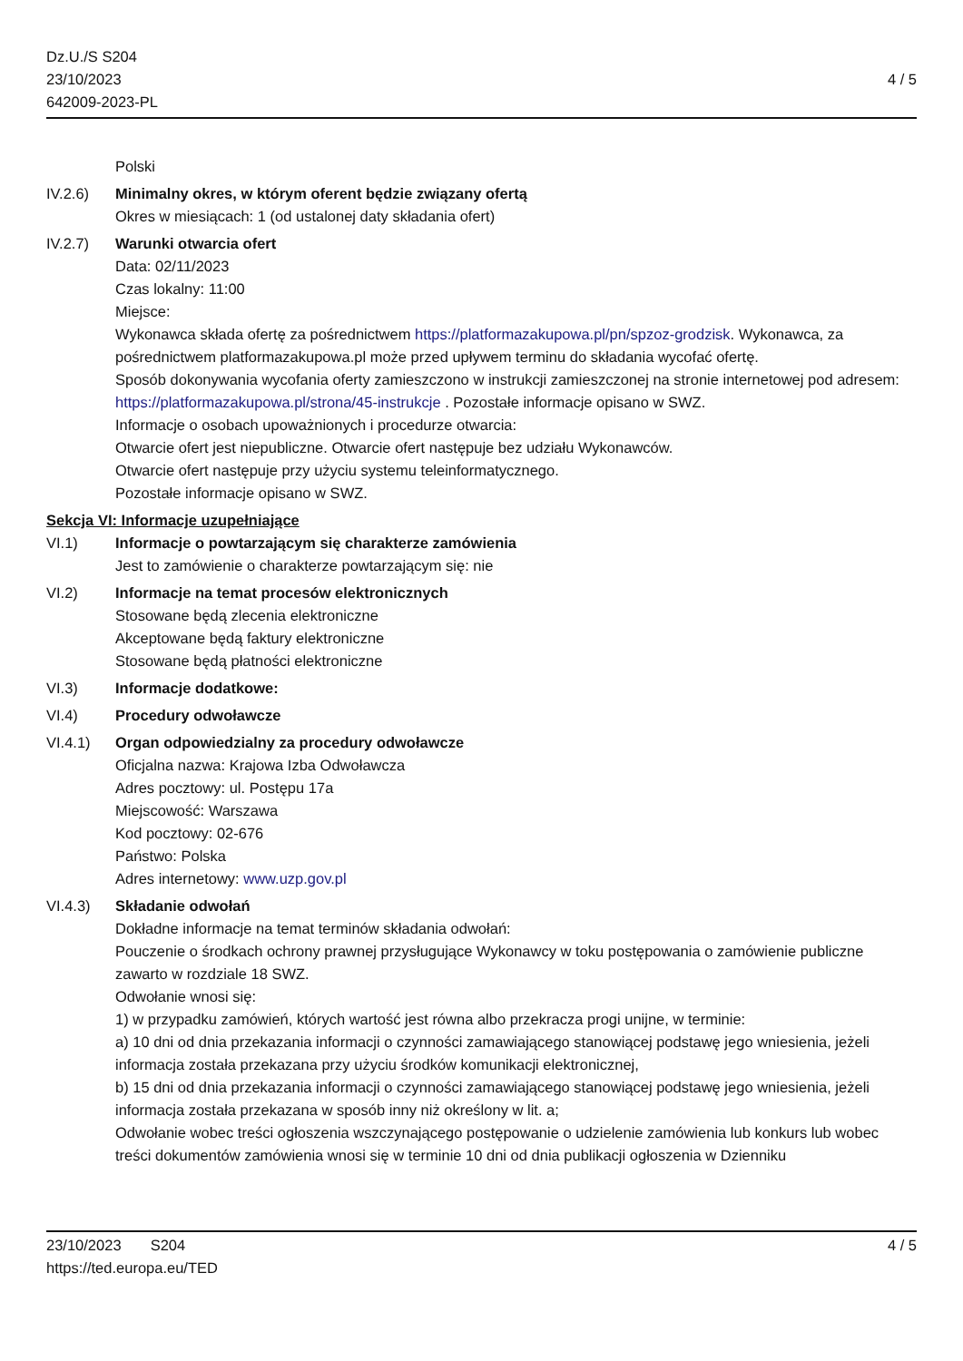Dz.U./S S204
23/10/2023
642009-2023-PL
4 / 5
Polski
IV.2.6) Minimalny okres, w którym oferent będzie związany ofertą
Okres w miesiącach: 1 (od ustalonej daty składania ofert)
IV.2.7) Warunki otwarcia ofert
Data: 02/11/2023
Czas lokalny: 11:00
Miejsce:
Wykonawca składa ofertę za pośrednictwem https://platformazakupowa.pl/pn/spzoz-grodzisk. Wykonawca, za pośrednictwem platformazakupowa.pl może przed upływem terminu do składania wycofać ofertę.
Sposób dokonywania wycofania oferty zamieszczono w instrukcji zamieszczonej na stronie internetowej pod adresem: https://platformazakupowa.pl/strona/45-instrukcje . Pozostałe informacje opisano w SWZ.
Informacje o osobach upoważnionych i procedurze otwarcia:
Otwarcie ofert jest niepubliczne. Otwarcie ofert następuje bez udziału Wykonawców.
Otwarcie ofert następuje przy użyciu systemu teleinformatycznego.
Pozostałe informacje opisano w SWZ.
Sekcja VI: Informacje uzupełniające
VI.1) Informacje o powtarzającym się charakterze zamówienia
Jest to zamówienie o charakterze powtarzającym się: nie
VI.2) Informacje na temat procesów elektronicznych
Stosowane będą zlecenia elektroniczne
Akceptowane będą faktury elektroniczne
Stosowane będą płatności elektroniczne
VI.3) Informacje dodatkowe:
VI.4) Procedury odwoławcze
VI.4.1) Organ odpowiedzialny za procedury odwoławcze
Oficjalna nazwa: Krajowa Izba Odwoławcza
Adres pocztowy: ul. Postępu 17a
Miejscowość: Warszawa
Kod pocztowy: 02-676
Państwo: Polska
Adres internetowy: www.uzp.gov.pl
VI.4.3) Składanie odwołań
Dokładne informacje na temat terminów składania odwołań:
Pouczenie o środkach ochrony prawnej przysługujące Wykonawcy w toku postępowania o zamówienie publiczne zawarto w rozdziale 18 SWZ.
Odwołanie wnosi się:
1) w przypadku zamówień, których wartość jest równa albo przekracza progi unijne, w terminie:
a) 10 dni od dnia przekazania informacji o czynności zamawiającego stanowiącej podstawę jego wniesienia, jeżeli informacja została przekazana przy użyciu środków komunikacji elektronicznej,
b) 15 dni od dnia przekazania informacji o czynności zamawiającego stanowiącej podstawę jego wniesienia, jeżeli informacja została przekazana w sposób inny niż określony w lit. a;
Odwołanie wobec treści ogłoszenia wszczynającego postępowanie o udzielenie zamówienia lub konkurs lub wobec treści dokumentów zamówienia wnosi się w terminie 10 dni od dnia publikacji ogłoszenia w Dzienniku
23/10/2023 S204
https://ted.europa.eu/TED
4 / 5